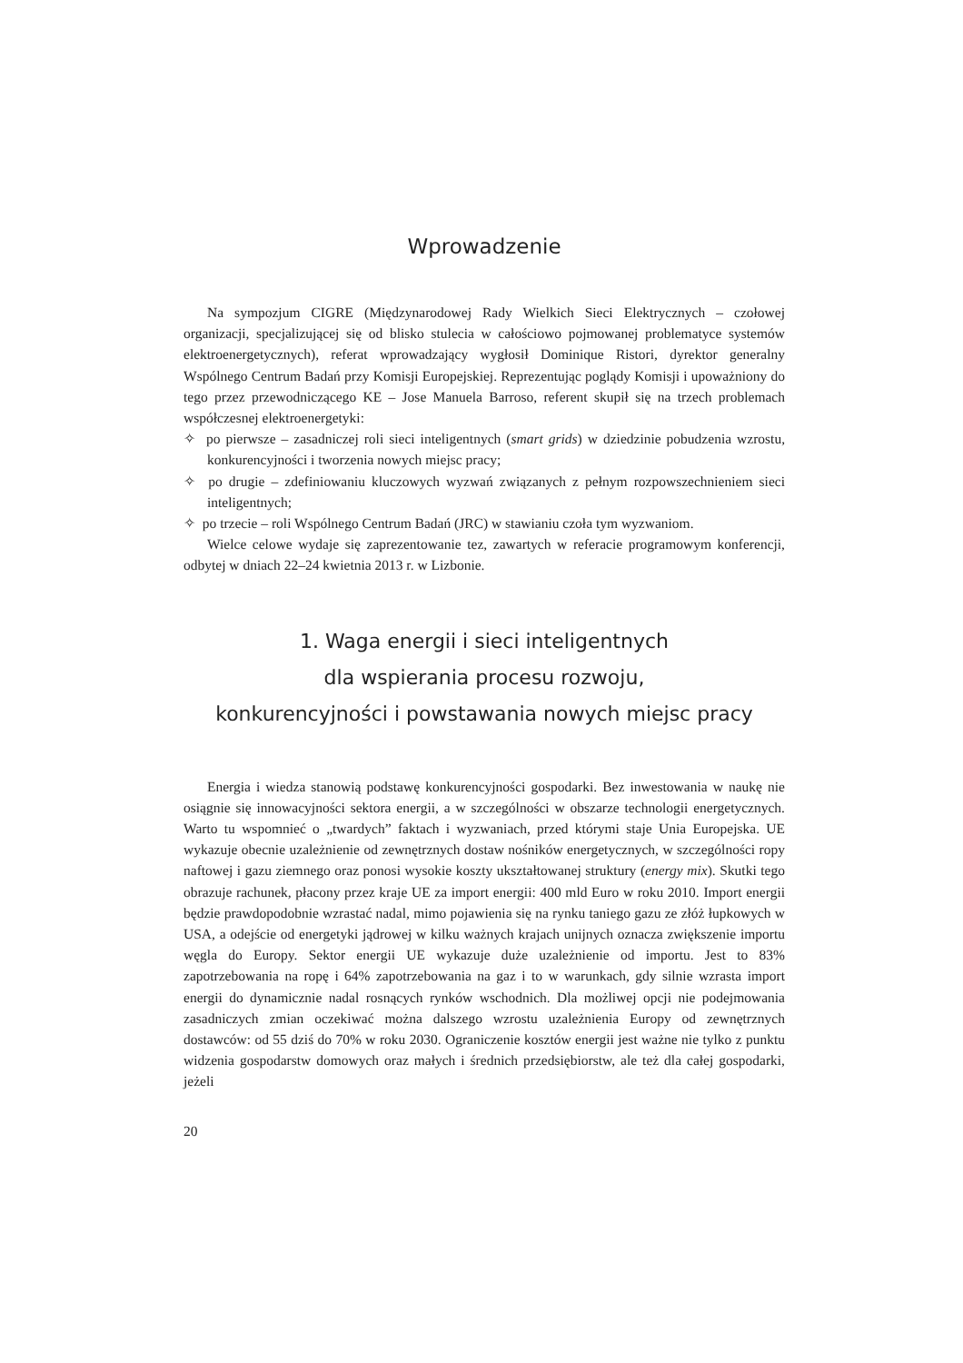Wprowadzenie
Na sympozjum CIGRE (Międzynarodowej Rady Wielkich Sieci Elektrycznych – czołowej organizacji, specjalizującej się od blisko stulecia w całościowo pojmowanej problematyce systemów elektroenergetycznych), referat wprowadzający wygłosił Dominique Ristori, dyrektor generalny Wspólnego Centrum Badań przy Komisji Europejskiej. Reprezentując poglądy Komisji i upoważniony do tego przez przewodniczącego KE – Jose Manuela Barroso, referent skupił się na trzech problemach współczesnej elektroenergetyki:
✧ po pierwsze – zasadniczej roli sieci inteligentnych (smart grids) w dziedzinie pobudzenia wzrostu, konkurencyjności i tworzenia nowych miejsc pracy;
✧ po drugie – zdefiniowaniu kluczowych wyzwań związanych z pełnym rozpowszechnieniem sieci inteligentnych;
✧ po trzecie – roli Wspólnego Centrum Badań (JRC) w stawianiu czoła tym wyzwaniom.
Wielce celowe wydaje się zaprezentowanie tez, zawartych w referacie programowym konferencji, odbytej w dniach 22–24 kwietnia 2013 r. w Lizbonie.
1. Waga energii i sieci inteligentnych
dla wspierania procesu rozwoju,
konkurencyjności i powstawania nowych miejsc pracy
Energia i wiedza stanowią podstawę konkurencyjności gospodarki. Bez inwestowania w naukę nie osiągnie się innowacyjności sektora energii, a w szczególności w obszarze technologii energetycznych. Warto tu wspomnieć o „twardych” faktach i wyzwaniach, przed którymi staje Unia Europejska. UE wykazuje obecnie uzależnienie od zewnętrznych dostaw nośników energetycznych, w szczególności ropy naftowej i gazu ziemnego oraz ponosi wysokie koszty ukształtowanej struktury (energy mix). Skutki tego obrazuje rachunek, płacony przez kraje UE za import energii: 400 mld Euro w roku 2010. Import energii będzie prawdopodobnie wzrastać nadal, mimo pojawienia się na rynku taniego gazu ze złóż łupkowych w USA, a odejście od energetyki jądrowej w kilku ważnych krajach unijnych oznacza zwiększenie importu węgla do Europy. Sektor energii UE wykazuje duże uzależnienie od importu. Jest to 83% zapotrzebowania na ropę i 64% zapotrzebowania na gaz i to w warunkach, gdy silnie wzrasta import energii do dynamicznie nadal rosnących rynków wschodnich. Dla możliwej opcji nie podejmowania zasadniczych zmian oczekiwać można dalszego wzrostu uzależnienia Europy od zewnętrznych dostawców: od 55 dziś do 70% w roku 2030. Ograniczenie kosztów energii jest ważne nie tylko z punktu widzenia gospodarstw domowych oraz małych i średnich przedsiębiorstw, ale też dla całej gospodarki, jeżeli
20